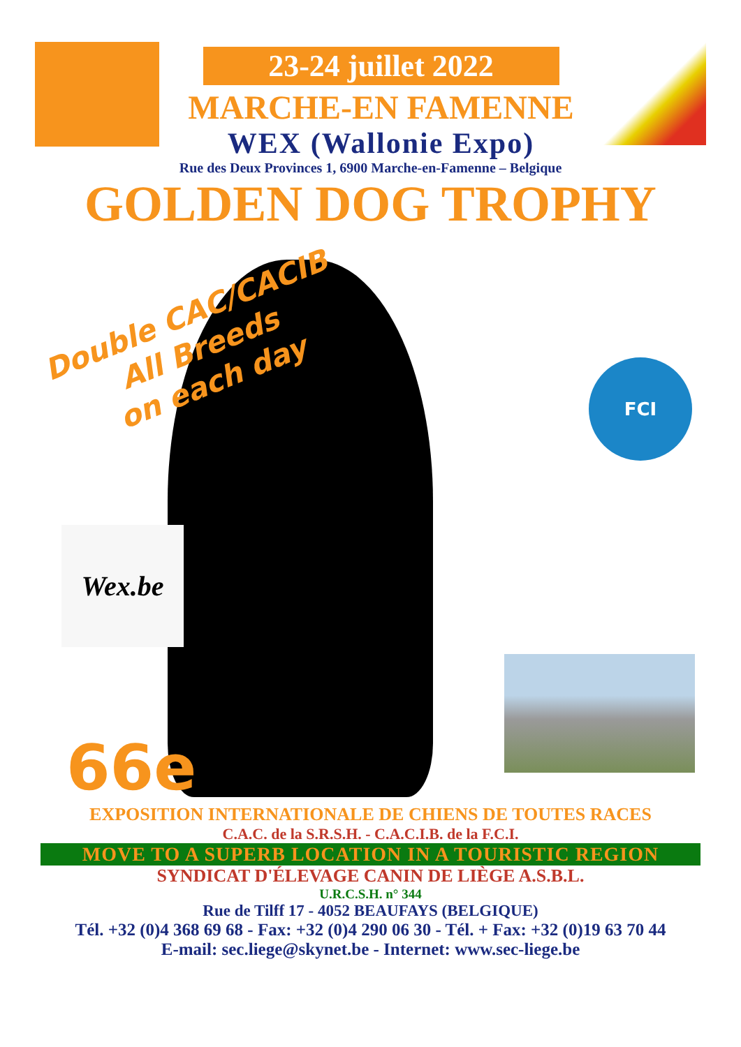23-24 juillet 2022
MARCHE-EN FAMENNE
WEX (Wallonie Expo)
Rue des Deux Provinces 1, 6900 Marche-en-Famenne – Belgique
GOLDEN DOG TROPHY
Double CAC/CACIB
All Breeds
on each day
FCI
Wex.be
66e
EXPOSITION INTERNATIONALE DE CHIENS DE TOUTES RACES
C.A.C. de la S.R.S.H. - C.A.C.I.B. de la F.C.I.
MOVE TO A SUPERB LOCATION IN A TOURISTIC REGION
SYNDICAT D'ÉLEVAGE CANIN DE LIÈGE A.S.B.L.
U.R.C.S.H. n° 344
Rue de Tilff 17 - 4052 BEAUFAYS (BELGIQUE)
Tél. +32 (0)4 368 69 68 - Fax: +32 (0)4 290 06 30 - Tél. + Fax: +32 (0)19 63 70 44
E-mail: sec.liege@skynet.be - Internet: www.sec-liege.be